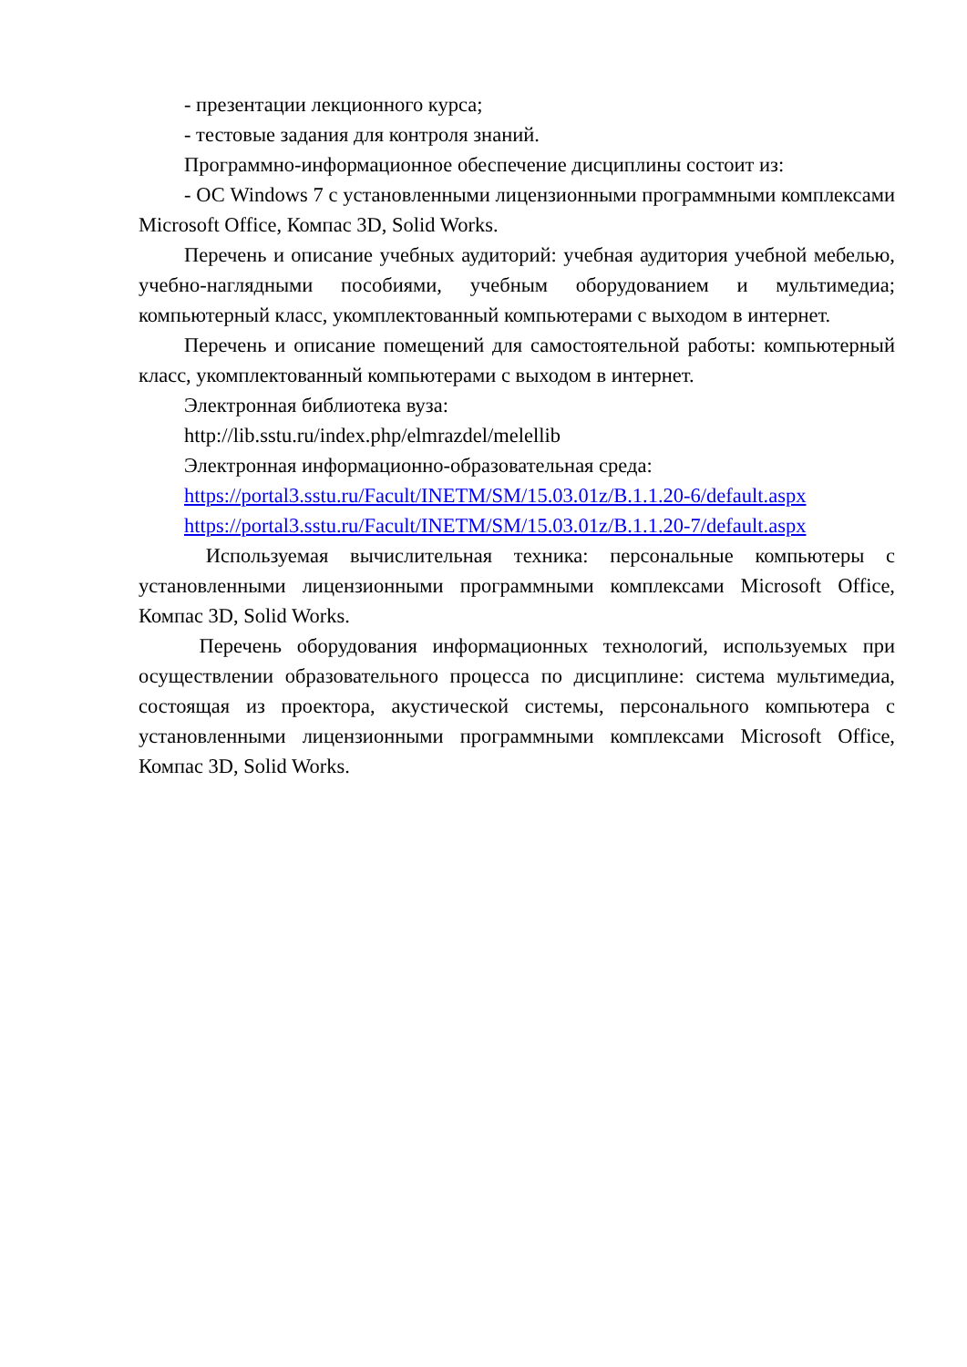- презентации лекционного курса;
- тестовые задания для контроля знаний.
Программно-информационное обеспечение дисциплины состоит из:
- ОС Windows 7 с установленными лицензионными программными комплексами Microsoft Office, Компас 3D, Solid Works.
Перечень и описание учебных аудиторий: учебная аудитория учебной мебелью, учебно-наглядными пособиями, учебным оборудованием и мультимедиа; компьютерный класс, укомплектованный компьютерами с выходом в интернет.
Перечень и описание помещений для самостоятельной работы: компьютерный класс, укомплектованный компьютерами с выходом в интернет.
Электронная библиотека вуза:
http://lib.sstu.ru/index.php/elmrazdel/melellib
Электронная информационно-образовательная среда:
https://portal3.sstu.ru/Facult/INETM/SM/15.03.01z/B.1.1.20-6/default.aspx
https://portal3.sstu.ru/Facult/INETM/SM/15.03.01z/B.1.1.20-7/default.aspx
Используемая вычислительная техника: персональные компьютеры с установленными лицензионными программными комплексами Microsoft Office, Компас 3D, Solid Works.
Перечень оборудования информационных технологий, используемых при осуществлении образовательного процесса по дисциплине: система мультимедиа, состоящая из проектора, акустической системы, персонального компьютера с установленными лицензионными программными комплексами Microsoft Office, Компас 3D, Solid Works.